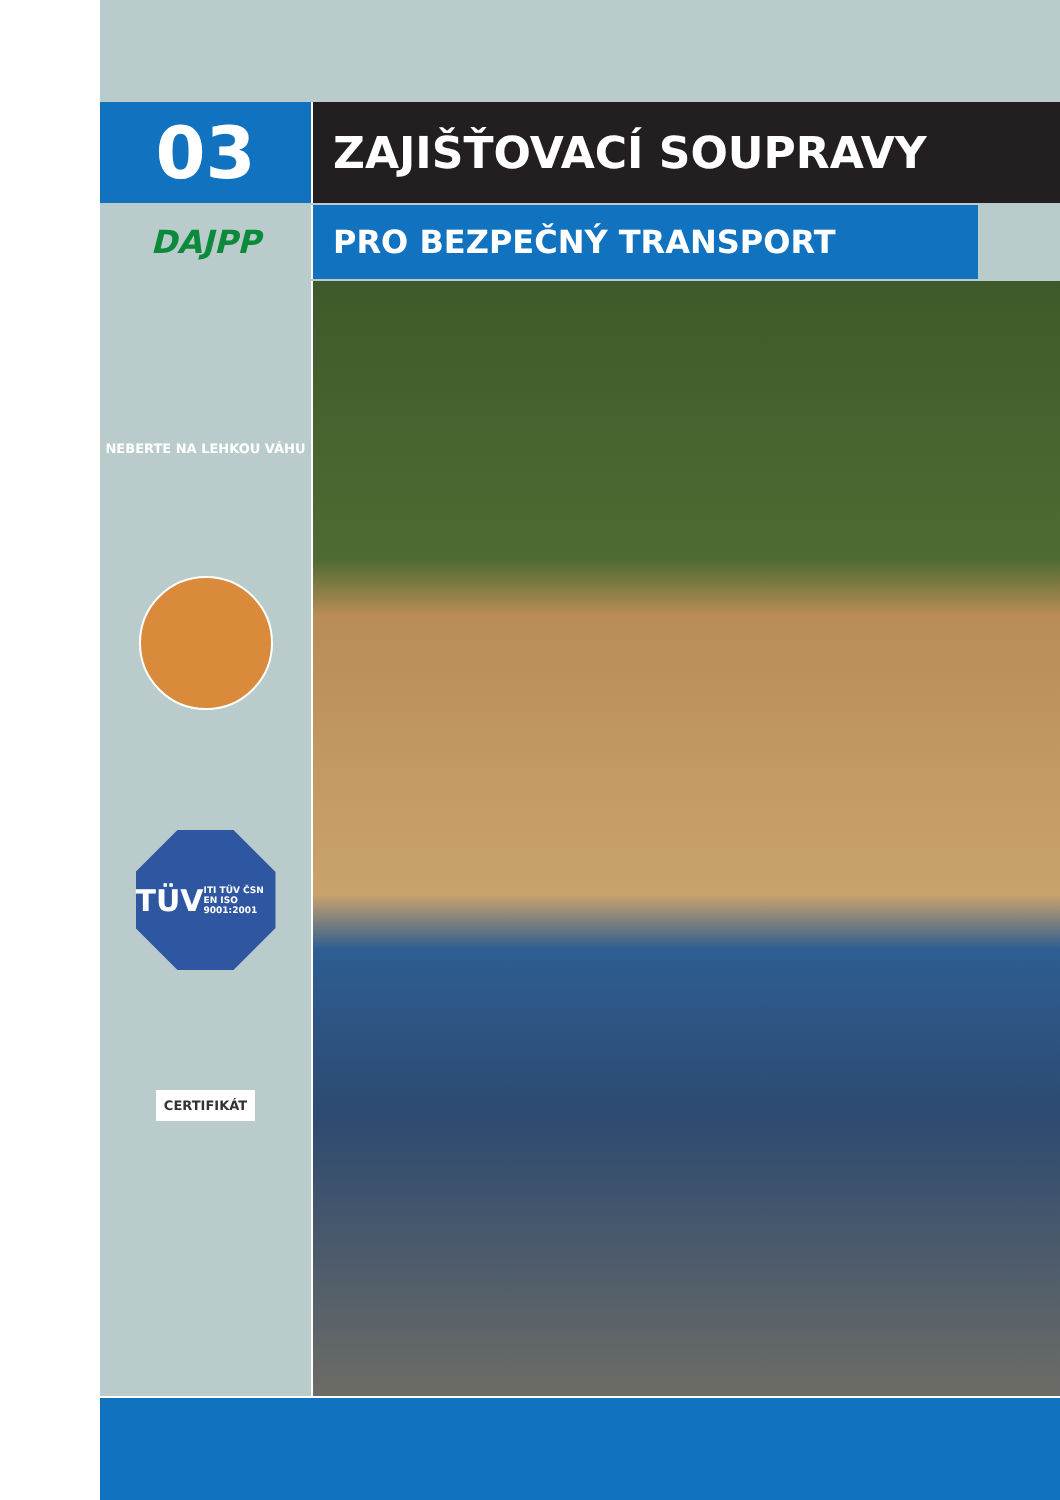03
ZAJIŠŤOVACÍ SOUPRAVY
DAJPP PRO BEZPEČNÝ TRANSPORT
NEBERTE NA LEHKOU VÁHU
TÜV
ITI TÜV ČSN EN ISO 9001:2001
CERTIFIKÁT